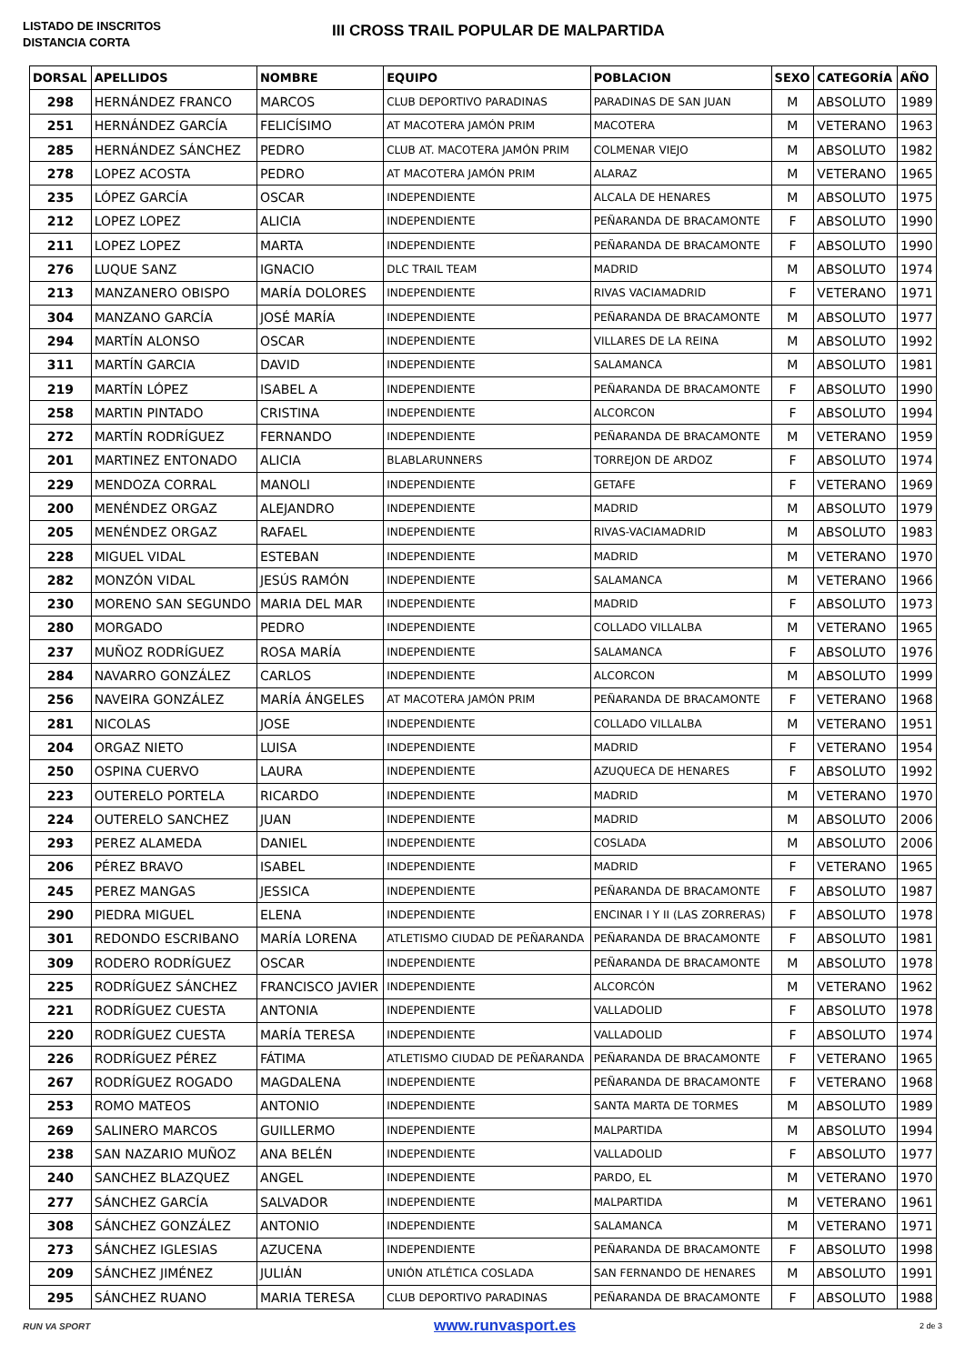LISTADO DE INSCRITOS
DISTANCIA CORTA
III CROSS TRAIL POPULAR DE MALPARTIDA
| DORSAL | APELLIDOS | NOMBRE | EQUIPO | POBLACION | SEXO | CATEGORÍA | AÑO |
| --- | --- | --- | --- | --- | --- | --- | --- |
| 298 | HERNÁNDEZ FRANCO | MARCOS | CLUB DEPORTIVO PARADINAS | PARADINAS DE SAN JUAN | M | ABSOLUTO | 1989 |
| 251 | HERNÁNDEZ GARCÍA | FELICÍSIMO | AT MACOTERA JAMÓN PRIM | MACOTERA | M | VETERANO | 1963 |
| 285 | HERNÁNDEZ SÁNCHEZ | PEDRO | CLUB AT. MACOTERA JAMÓN PRIM | COLMENAR VIEJO | M | ABSOLUTO | 1982 |
| 278 | LOPEZ ACOSTA | PEDRO | AT MACOTERA JAMÓN PRIM | ALARAZ | M | VETERANO | 1965 |
| 235 | LÓPEZ GARCÍA | OSCAR | INDEPENDIENTE | ALCALA DE HENARES | M | ABSOLUTO | 1975 |
| 212 | LOPEZ LOPEZ | ALICIA | INDEPENDIENTE | PEÑARANDA DE BRACAMONTE | F | ABSOLUTO | 1990 |
| 211 | LOPEZ LOPEZ | MARTA | INDEPENDIENTE | PEÑARANDA DE BRACAMONTE | F | ABSOLUTO | 1990 |
| 276 | LUQUE SANZ | IGNACIO | DLC TRAIL TEAM | MADRID | M | ABSOLUTO | 1974 |
| 213 | MANZANERO OBISPO | MARÍA DOLORES | INDEPENDIENTE | RIVAS VACIAMADRID | F | VETERANO | 1971 |
| 304 | MANZANO GARCÍA | JOSÉ MARÍA | INDEPENDIENTE | PEÑARANDA DE BRACAMONTE | M | ABSOLUTO | 1977 |
| 294 | MARTÍN ALONSO | OSCAR | INDEPENDIENTE | VILLARES DE LA REINA | M | ABSOLUTO | 1992 |
| 311 | MARTÍN GARCIA | DAVID | INDEPENDIENTE | SALAMANCA | M | ABSOLUTO | 1981 |
| 219 | MARTÍN LÓPEZ | ISABEL A | INDEPENDIENTE | PEÑARANDA DE BRACAMONTE | F | ABSOLUTO | 1990 |
| 258 | MARTIN PINTADO | CRISTINA | INDEPENDIENTE | ALCORCON | F | ABSOLUTO | 1994 |
| 272 | MARTÍN RODRÍGUEZ | FERNANDO | INDEPENDIENTE | PEÑARANDA DE BRACAMONTE | M | VETERANO | 1959 |
| 201 | MARTINEZ ENTONADO | ALICIA | BLABLARUNNERS | TORREJON DE ARDOZ | F | ABSOLUTO | 1974 |
| 229 | MENDOZA CORRAL | MANOLI | INDEPENDIENTE | GETAFE | F | VETERANO | 1969 |
| 200 | MENÉNDEZ ORGAZ | ALEJANDRO | INDEPENDIENTE | MADRID | M | ABSOLUTO | 1979 |
| 205 | MENÉNDEZ ORGAZ | RAFAEL | INDEPENDIENTE | RIVAS-VACIAMADRID | M | ABSOLUTO | 1983 |
| 228 | MIGUEL VIDAL | ESTEBAN | INDEPENDIENTE | MADRID | M | VETERANO | 1970 |
| 282 | MONZÓN VIDAL | JESÚS RAMÓN | INDEPENDIENTE | SALAMANCA | M | VETERANO | 1966 |
| 230 | MORENO SAN SEGUNDO | MARIA DEL MAR | INDEPENDIENTE | MADRID | F | ABSOLUTO | 1973 |
| 280 | MORGADO | PEDRO | INDEPENDIENTE | COLLADO VILLALBA | M | VETERANO | 1965 |
| 237 | MUÑOZ RODRÍGUEZ | ROSA MARÍA | INDEPENDIENTE | SALAMANCA | F | ABSOLUTO | 1976 |
| 284 | NAVARRO GONZÁLEZ | CARLOS | INDEPENDIENTE | ALCORCON | M | ABSOLUTO | 1999 |
| 256 | NAVEIRA GONZÁLEZ | MARÍA ÁNGELES | AT MACOTERA JAMÓN PRIM | PEÑARANDA DE BRACAMONTE | F | VETERANO | 1968 |
| 281 | NICOLAS | JOSE | INDEPENDIENTE | COLLADO VILLALBA | M | VETERANO | 1951 |
| 204 | ORGAZ NIETO | LUISA | INDEPENDIENTE | MADRID | F | VETERANO | 1954 |
| 250 | OSPINA CUERVO | LAURA | INDEPENDIENTE | AZUQUECA DE HENARES | F | ABSOLUTO | 1992 |
| 223 | OUTERELO PORTELA | RICARDO | INDEPENDIENTE | MADRID | M | VETERANO | 1970 |
| 224 | OUTERELO SANCHEZ | JUAN | INDEPENDIENTE | MADRID | M | ABSOLUTO | 2006 |
| 293 | PEREZ ALAMEDA | DANIEL | INDEPENDIENTE | COSLADA | M | ABSOLUTO | 2006 |
| 206 | PÉREZ BRAVO | ISABEL | INDEPENDIENTE | MADRID | F | VETERANO | 1965 |
| 245 | PEREZ MANGAS | JESSICA | INDEPENDIENTE | PEÑARANDA DE BRACAMONTE | F | ABSOLUTO | 1987 |
| 290 | PIEDRA MIGUEL | ELENA | INDEPENDIENTE | ENCINAR I Y II (LAS ZORRERAS) | F | ABSOLUTO | 1978 |
| 301 | REDONDO ESCRIBANO | MARÍA LORENA | ATLETISMO CIUDAD DE PEÑARANDA | PEÑARANDA DE BRACAMONTE | F | ABSOLUTO | 1981 |
| 309 | RODERO RODRÍGUEZ | OSCAR | INDEPENDIENTE | PEÑARANDA DE BRACAMONTE | M | ABSOLUTO | 1978 |
| 225 | RODRÍGUEZ SÁNCHEZ | FRANCISCO JAVIER | INDEPENDIENTE | ALCORCÓN | M | VETERANO | 1962 |
| 221 | RODRÍGUEZ CUESTA | ANTONIA | INDEPENDIENTE | VALLADOLID | F | ABSOLUTO | 1978 |
| 220 | RODRÍGUEZ CUESTA | MARÍA TERESA | INDEPENDIENTE | VALLADOLID | F | ABSOLUTO | 1974 |
| 226 | RODRÍGUEZ PÉREZ | FÁTIMA | ATLETISMO CIUDAD DE PEÑARANDA | PEÑARANDA DE BRACAMONTE | F | VETERANO | 1965 |
| 267 | RODRÍGUEZ ROGADO | MAGDALENA | INDEPENDIENTE | PEÑARANDA DE BRACAMONTE | F | VETERANO | 1968 |
| 253 | ROMO MATEOS | ANTONIO | INDEPENDIENTE | SANTA MARTA DE TORMES | M | ABSOLUTO | 1989 |
| 269 | SALINERO MARCOS | GUILLERMO | INDEPENDIENTE | MALPARTIDA | M | ABSOLUTO | 1994 |
| 238 | SAN NAZARIO MUÑOZ | ANA BELÉN | INDEPENDIENTE | VALLADOLID | F | ABSOLUTO | 1977 |
| 240 | SANCHEZ BLAZQUEZ | ANGEL | INDEPENDIENTE | PARDO, EL | M | VETERANO | 1970 |
| 277 | SÁNCHEZ GARCÍA | SALVADOR | INDEPENDIENTE | MALPARTIDA | M | VETERANO | 1961 |
| 308 | SÁNCHEZ GONZÁLEZ | ANTONIO | INDEPENDIENTE | SALAMANCA | M | VETERANO | 1971 |
| 273 | SÁNCHEZ IGLESIAS | AZUCENA | INDEPENDIENTE | PEÑARANDA DE BRACAMONTE | F | ABSOLUTO | 1998 |
| 209 | SÁNCHEZ JIMÉNEZ | JULIÁN | UNIÓN ATLÉTICA COSLADA | SAN FERNANDO DE HENARES | M | ABSOLUTO | 1991 |
| 295 | SÁNCHEZ RUANO | MARIA TERESA | CLUB DEPORTIVO PARADINAS | PEÑARANDA DE BRACAMONTE | F | ABSOLUTO | 1988 |
RUN VA SPORT www.runvasport.es 2 de 3